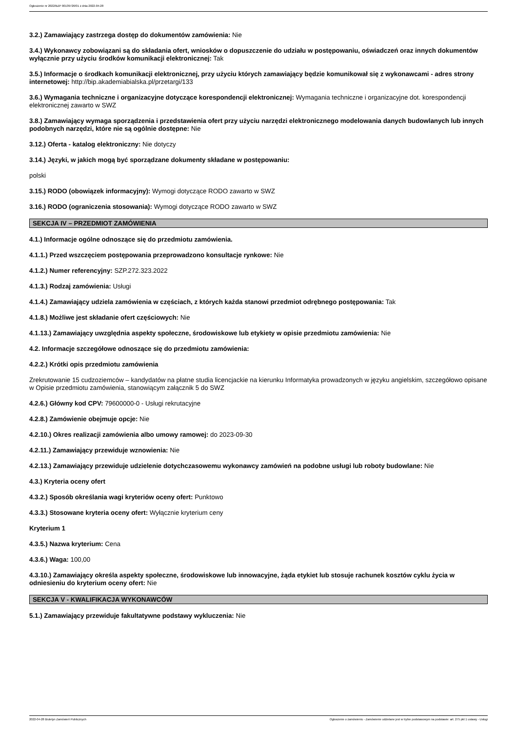Ogłoszenie nr 2022/BZP 00139726/01 z dnia 2022-04-28
3.2.) Zamawiający zastrzega dostęp do dokumentów zamówienia: Nie
3.4.) Wykonawcy zobowiązani są do składania ofert, wniosków o dopuszczenie do udziału w postępowaniu, oświadczeń oraz innych dokumentów wyłącznie przy użyciu środków komunikacji elektronicznej: Tak
3.5.) Informacje o środkach komunikacji elektronicznej, przy użyciu których zamawiający będzie komunikował się z wykonawcami - adres strony internetowej: http://bip.akademiabialska.pl/przetargi/133
3.6.) Wymagania techniczne i organizacyjne dotyczące korespondencji elektronicznej: Wymagania techniczne i organizacyjne dot. korespondencji elektronicznej zawarto w SWZ
3.8.) Zamawiający wymaga sporządzenia i przedstawienia ofert przy użyciu narzędzi elektronicznego modelowania danych budowlanych lub innych podobnych narzędzi, które nie są ogólnie dostępne: Nie
3.12.) Oferta - katalog elektroniczny: Nie dotyczy
3.14.) Języki, w jakich mogą być sporządzane dokumenty składane w postępowaniu:
polski
3.15.) RODO (obowiązek informacyjny): Wymogi dotyczące RODO zawarto w SWZ
3.16.) RODO (ograniczenia stosowania): Wymogi dotyczące RODO zawarto w SWZ
SEKCJA IV – PRZEDMIOT ZAMÓWIENIA
4.1.) Informacje ogólne odnoszące się do przedmiotu zamówienia.
4.1.1.) Przed wszczęciem postępowania przeprowadzono konsultacje rynkowe: Nie
4.1.2.) Numer referencyjny: SZP.272.323.2022
4.1.3.) Rodzaj zamówienia: Usługi
4.1.4.) Zamawiający udziela zamówienia w częściach, z których każda stanowi przedmiot odrębnego postępowania: Tak
4.1.8.) Możliwe jest składanie ofert częściowych: Nie
4.1.13.) Zamawiający uwzględnia aspekty społeczne, środowiskowe lub etykiety w opisie przedmiotu zamówienia: Nie
4.2. Informacje szczegółowe odnoszące się do przedmiotu zamówienia:
4.2.2.) Krótki opis przedmiotu zamówienia
Zrekrutowanie 15 cudzoziemców – kandydatów na płatne studia licencjackie na kierunku Informatyka prowadzonych w języku angielskim, szczegółowo opisane w Opisie przedmiotu zamówienia, stanowiącym załącznik 5 do SWZ
4.2.6.) Główny kod CPV: 79600000-0 - Usługi rekrutacyjne
4.2.8.) Zamówienie obejmuje opcje: Nie
4.2.10.) Okres realizacji zamówienia albo umowy ramowej: do 2023-09-30
4.2.11.) Zamawiający przewiduje wznowienia: Nie
4.2.13.) Zamawiający przewiduje udzielenie dotychczasowemu wykonawcy zamówień na podobne usługi lub roboty budowlane: Nie
4.3.) Kryteria oceny ofert
4.3.2.) Sposób określania wagi kryteriów oceny ofert: Punktowo
4.3.3.) Stosowane kryteria oceny ofert: Wyłącznie kryterium ceny
Kryterium 1
4.3.5.) Nazwa kryterium: Cena
4.3.6.) Waga: 100,00
4.3.10.) Zamawiający określa aspekty społeczne, środowiskowe lub innowacyjne, żąda etykiet lub stosuje rachunek kosztów cyklu życia w odniesieniu do kryterium oceny ofert: Nie
SEKCJA V - KWALIFIKACJA WYKONAWCÓW
5.1.) Zamawiający przewiduje fakultatywne podstawy wykluczenia: Nie
2022-04-28 Biuletyn Zamówień Publicznych Ogłoszenie o zamówieniu - Zamówienie udzielane jest w trybie podstawowym na podstawie: art. 275 pkt 1 ustawy - Usługi